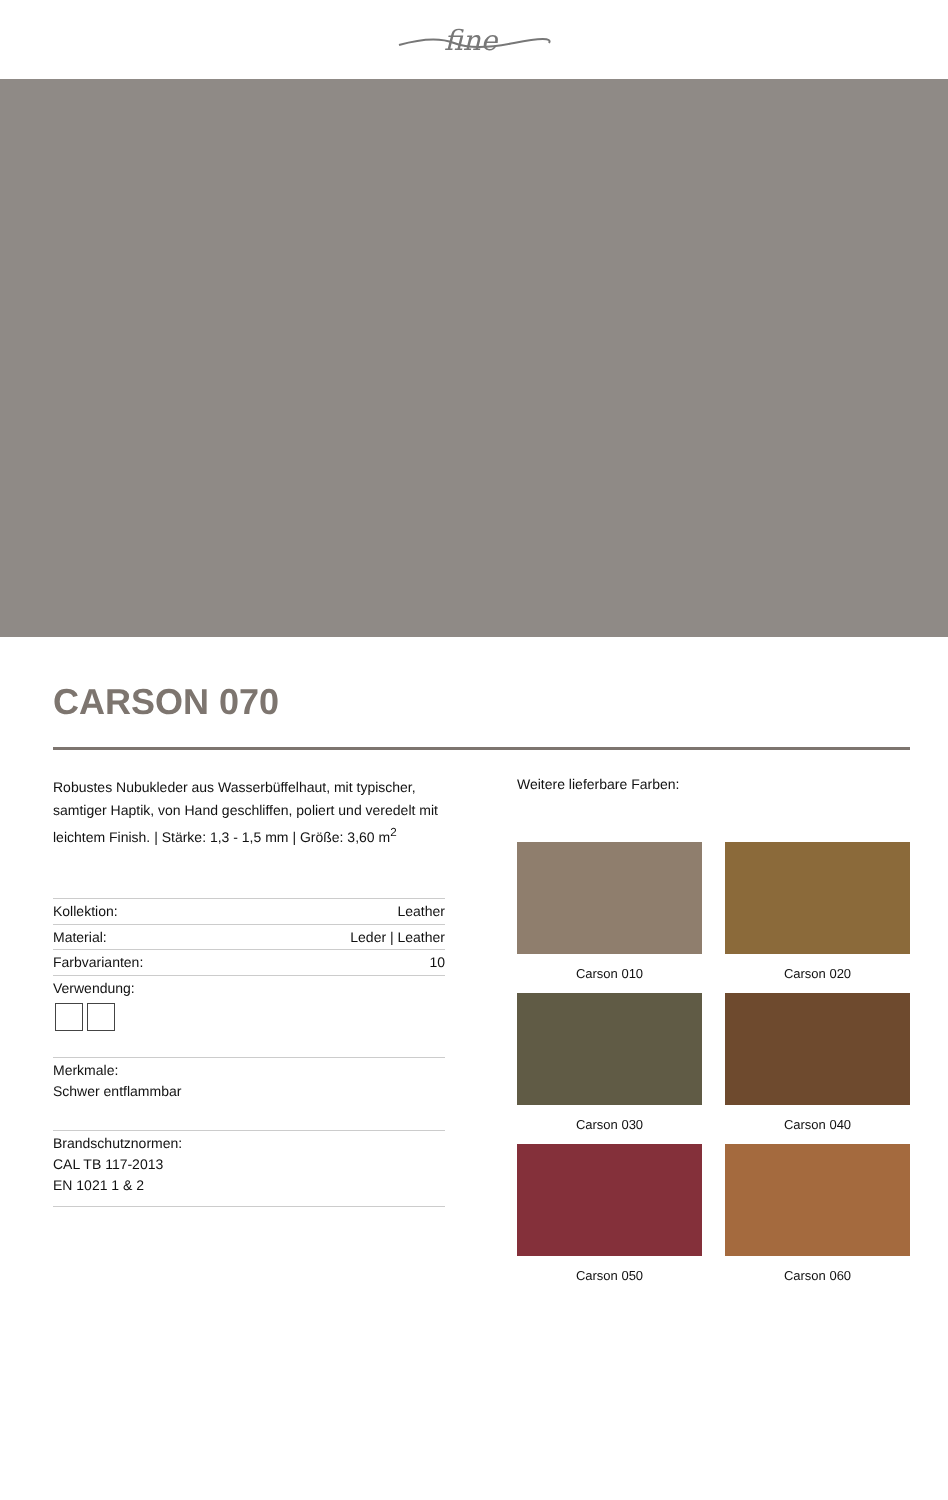fine
CARSON 070
Robustes Nubukleder aus Wasserbüffelhaut, mit typischer, samtiger Haptik, von Hand geschliffen, poliert und veredelt mit leichtem Finish. | Stärke: 1,3 - 1,5 mm | Größe: 3,60 m<sup>2</sup>
| Kollektion: | Leather |
| Material: | Leder / Leather |
| Farbvarianten: | 10 |
| Verwendung: | |
Merkmale:
Schwer entflammbar
Brandschutznormen:
CAL TB 117-2013
EN 1021 1 & 2
Weitere lieferbare Farben:
Carson 010
Carson 020
Carson 030
Carson 040
Carson 050
Carson 060